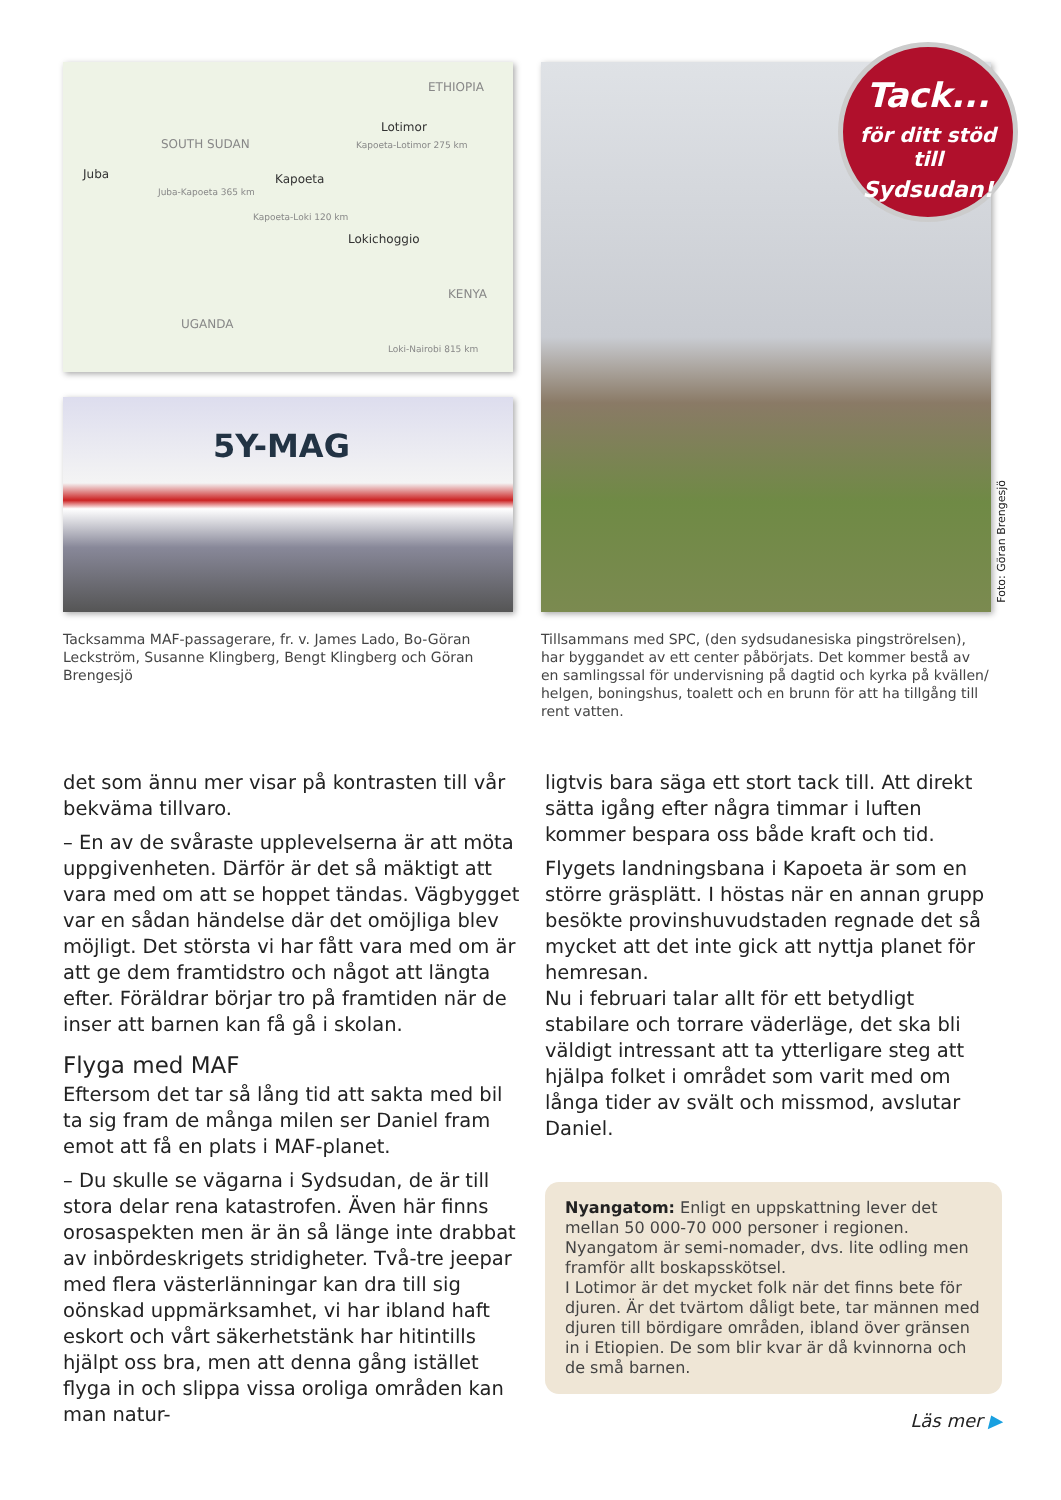ETHIOPIA
SOUTH SUDAN
Juba Kapoeta
Lotimor
Kapoeta-Lotimor 275 km
Juba-Kapoeta 365 km
Kapoeta-Loki 120 km
Lokichoggio
KENYA
UGANDA
Loki-Nairobi 815 km
5Y-MAG
Tacksamma MAF-passagerare, fr. v. James Lado, Bo-Göran Leckström, Susanne Klingberg, Bengt Klingberg och Göran Brengesjö
Tillsammans med SPC, (den sydsudanesiska pingströrelsen), har byggandet av ett center påbörjats. Det kommer bestå av en samlingssal för undervisning på dagtid och kyrka på kvällen/ helgen, boningshus, toalett och en brunn för att ha tillgång till rent vatten.
Tack...
för ditt stöd till
Sydsudan!
Foto: Göran Brengesjö
det som ännu mer visar på kontrasten till vår bekväma tillvaro.
– En av de svåraste upplevelserna är att möta uppgivenheten. Därför är det så mäktigt att vara med om att se hoppet tändas. Vägbygget var en sådan händelse där det omöjliga blev möjligt. Det största vi har fått vara med om är att ge dem framtidstro och något att längta efter. Föräldrar börjar tro på framtiden när de inser att barnen kan få gå i skolan.
Flyga med MAF
Eftersom det tar så lång tid att sakta med bil ta sig fram de många milen ser Daniel fram emot att få en plats i MAF-planet.
– Du skulle se vägarna i Sydsudan, de är till stora delar rena katastrofen. Även här finns orosaspekten men är än så länge inte drabbat av inbördeskrigets stridigheter. Två-tre jeepar med flera västerlänningar kan dra till sig oönskad uppmärksamhet, vi har ibland haft eskort och vårt säkerhetstänk har hitintills hjälpt oss bra, men att denna gång istället flyga in och slippa vissa oroliga områden kan man natur-
ligtvis bara säga ett stort tack till. Att direkt sätta igång efter några timmar i luften kommer bespara oss både kraft och tid.
Flygets landningsbana i Kapoeta är som en större gräsplätt. I höstas när en annan grupp besökte provinshuvudstaden regnade det så mycket att det inte gick att nyttja planet för hemresan.
Nu i februari talar allt för ett betydligt stabilare och torrare väderläge, det ska bli väldigt intressant att ta ytterligare steg att hjälpa folket i området som varit med om långa tider av svält och missmod, avslutar Daniel.
Nyangatom: Enligt en uppskattning lever det mellan 50 000-70 000 personer i regionen. Nyangatom är semi-nomader, dvs. lite odling men framför allt boskapsskötsel.
I Lotimor är det mycket folk när det finns bete för djuren. Är det tvärtom dåligt bete, tar männen med djuren till bördigare områden, ibland över gränsen in i Etiopien. De som blir kvar är då kvinnorna och de små barnen.
Läs mer ▶